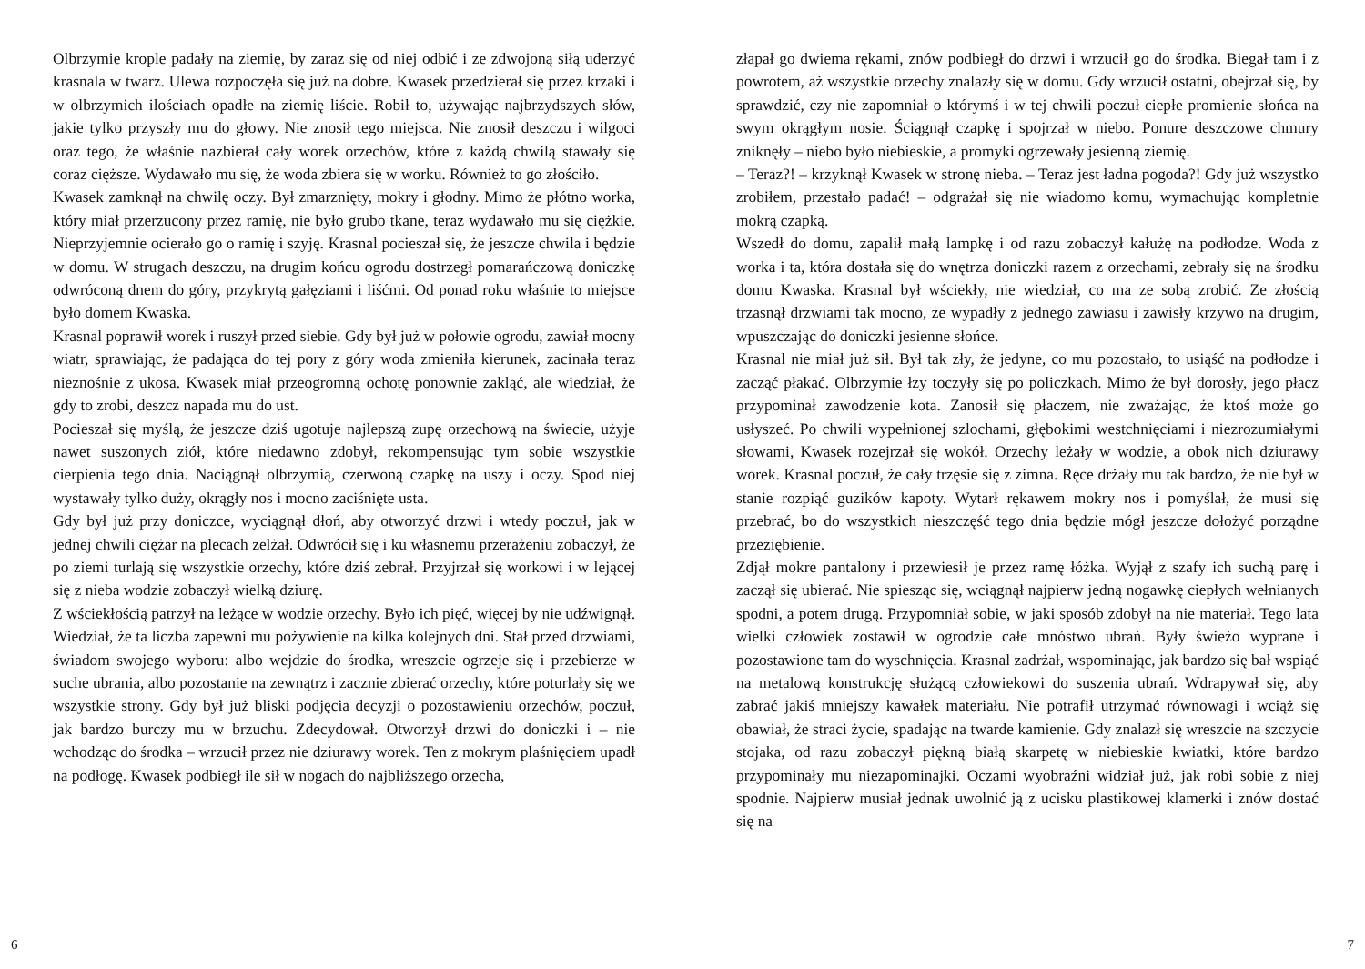Olbrzymie krople padały na ziemię, by zaraz się od niej odbić i ze zdwojoną siłą uderzyć krasnala w twarz. Ulewa rozpoczęła się już na dobre. Kwasek przedzierał się przez krzaki i w olbrzymich ilościach opadłe na ziemię liście. Robił to, używając najbrzydszych słów, jakie tylko przyszły mu do głowy. Nie znosił tego miejsca. Nie znosił deszczu i wilgoci oraz tego, że właśnie nazbierał cały worek orzechów, które z każdą chwilą stawały się coraz cięższe. Wydawało mu się, że woda zbiera się w worku. Również to go złościło.
Kwasek zamknął na chwilę oczy. Był zmarznięty, mokry i głodny. Mimo że płótno worka, który miał przerzucony przez ramię, nie było grubo tkane, teraz wydawało mu się ciężkie. Nieprzyjemnie ocierało go o ramię i szyję. Krasnal pocieszał się, że jeszcze chwila i będzie w domu. W strugach deszczu, na drugim końcu ogrodu dostrzegł pomarańczową doniczkę odwróconą dnem do góry, przykrytą gałęziami i liśćmi. Od ponad roku właśnie to miejsce było domem Kwaska.
Krasnal poprawił worek i ruszył przed siebie. Gdy był już w połowie ogrodu, zawiał mocny wiatr, sprawiając, że padająca do tej pory z góry woda zmieniła kierunek, zacinała teraz nieznośnie z ukosa. Kwasek miał przeogromną ochotę ponownie zakląć, ale wiedział, że gdy to zrobi, deszcz napada mu do ust.
Pocieszał się myślą, że jeszcze dziś ugotuje najlepszą zupę orzechową na świecie, użyje nawet suszonych ziół, które niedawno zdobył, rekompensując tym sobie wszystkie cierpienia tego dnia. Naciągnął olbrzymią, czerwoną czapkę na uszy i oczy. Spod niej wystawały tylko duży, okrągły nos i mocno zaciśnięte usta.
Gdy był już przy doniczce, wyciągnął dłoń, aby otworzyć drzwi i wtedy poczuł, jak w jednej chwili ciężar na plecach zelżał. Odwrócił się i ku własnemu przerażeniu zobaczył, że po ziemi turlają się wszystkie orzechy, które dziś zebrał. Przyjrzał się workowi i w lejącej się z nieba wodzie zobaczył wielką dziurę.
Z wściekłością patrzył na leżące w wodzie orzechy. Było ich pięć, więcej by nie udźwignął. Wiedział, że ta liczba zapewni mu pożywienie na kilka kolejnych dni. Stał przed drzwiami, świadom swojego wyboru: albo wejdzie do środka, wreszcie ogrzeje się i przebierze w suche ubrania, albo pozostanie na zewnątrz i zacznie zbierać orzechy, które poturlały się we wszystkie strony. Gdy był już bliski podjęcia decyzji o pozostawieniu orzechów, poczuł, jak bardzo burczy mu w brzuchu. Zdecydował. Otworzył drzwi do doniczki i – nie wchodząc do środka – wrzucił przez nie dziurawy worek. Ten z mokrym plaśnięciem upadł na podłogę. Kwasek podbiegł ile sił w nogach do najbliższego orzecha,
6
złapał go dwiema rękami, znów podbiegł do drzwi i wrzucił go do środka. Biegał tam i z powrotem, aż wszystkie orzechy znalazły się w domu. Gdy wrzucił ostatni, obejrzał się, by sprawdzić, czy nie zapomniał o którymś i w tej chwili poczuł ciepłe promienie słońca na swym okrągłym nosie. Ściągnął czapkę i spojrzał w niebo. Ponure deszczowe chmury zniknęły – niebo było niebieskie, a promyki ogrzewały jesienną ziemię.
– Teraz?! – krzyknął Kwasek w stronę nieba. – Teraz jest ładna pogoda?! Gdy już wszystko zrobiłem, przestało padać! – odgrażał się nie wiadomo komu, wymachując kompletnie mokrą czapką.
Wszedł do domu, zapalił małą lampkę i od razu zobaczył kałużę na podłodze. Woda z worka i ta, która dostała się do wnętrza doniczki razem z orzechami, zebrały się na środku domu Kwaska. Krasnal był wściekły, nie wiedział, co ma ze sobą zrobić. Ze złością trzasnął drzwiami tak mocno, że wypadły z jednego zawiasu i zawisły krzywo na drugim, wpuszczając do doniczki jesienne słońce.
Krasnal nie miał już sił. Był tak zły, że jedyne, co mu pozostało, to usiąść na podłodze i zacząć płakać. Olbrzymie łzy toczyły się po policzkach. Mimo że był dorosły, jego płacz przypominał zawodzenie kota. Zanosił się płaczem, nie zważając, że ktoś może go usłyszeć. Po chwili wypełnionej szlochami, głębokimi westchnięciami i niezrozumiałymi słowami, Kwasek rozejrzał się wokół. Orzechy leżały w wodzie, a obok nich dziurawy worek. Krasnal poczuł, że cały trzęsie się z zimna. Ręce drżały mu tak bardzo, że nie był w stanie rozpiąć guzików kapoty. Wytarł rękawem mokry nos i pomyślał, że musi się przebrać, bo do wszystkich nieszczęść tego dnia będzie mógł jeszcze dołożyć porządne przeziębienie.
Zdjął mokre pantalony i przewiesił je przez ramę łóżka. Wyjął z szafy ich suchą parę i zaczął się ubierać. Nie spiesząc się, wciągnął najpierw jedną nogawkę ciepłych wełnianych spodni, a potem drugą. Przypomniał sobie, w jaki sposób zdobył na nie materiał. Tego lata wielki człowiek zostawił w ogrodzie całe mnóstwo ubrań. Były świeżo wyprane i pozostawione tam do wyschnięcia. Krasnal zadrżał, wspominając, jak bardzo się bał wspiąć na metalową konstrukcję służącą człowiekowi do suszenia ubrań. Wdrapywał się, aby zabrać jakiś mniejszy kawałek materiału. Nie potrafił utrzymać równowagi i wciąż się obawiał, że straci życie, spadając na twarde kamienie. Gdy znalazł się wreszcie na szczycie stojaka, od razu zobaczył piękną białą skarpetę w niebieskie kwiatki, które bardzo przypominały mu niezapominajki. Oczami wyobraźni widział już, jak robi sobie z niej spodnie. Najpierw musiał jednak uwolnić ją z ucisku plastikowej klamerki i znów dostać się na
7